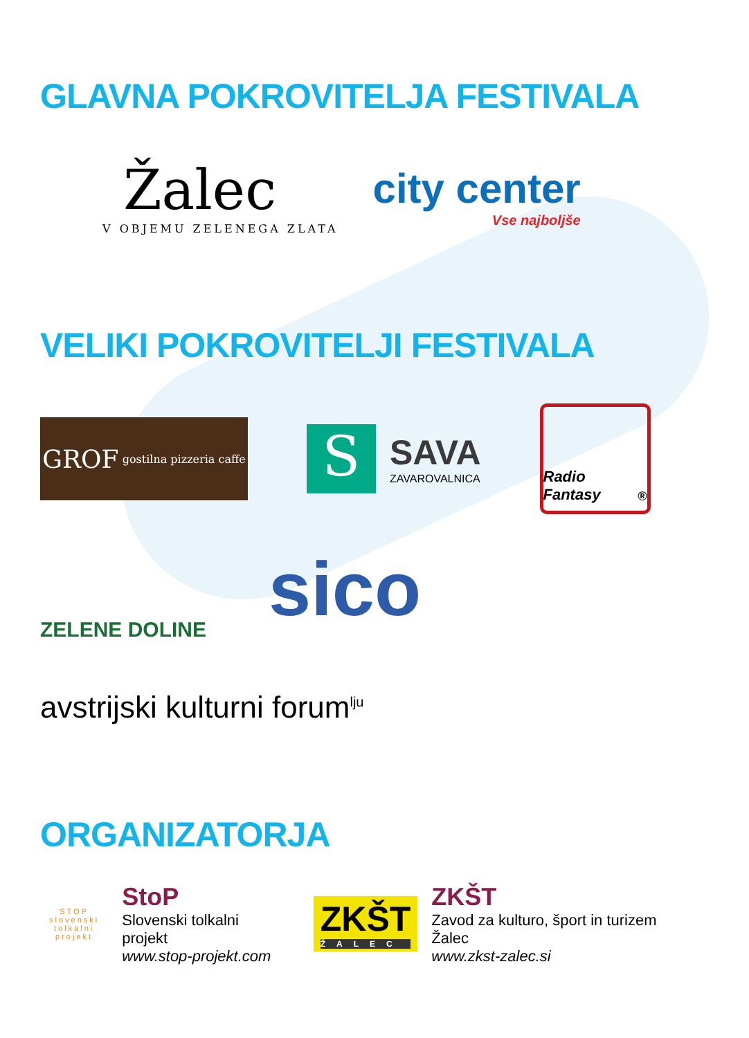GLAVNA POKROVITELJA FESTIVALA
Žalec
V OBJEMU ZELENEGA ZLATA
city center
Vse najboljše
VELIKI POKROVITELJI FESTIVALA
GROF gostilna pizzeria caffe
S
SAVA
ZAVAROVALNICA
Radio Fantasy<sup>®</sup>
ZELENE DOLINE
sico
avstrijski kulturni forum<sup>lju</sup>
ORGANIZATORJA
STOP
slovenski tolkalni projekt
StoP
Slovenski tolkalni projekt
www.stop-projekt.com
ZKŠT
ŽALEC
ZKŠT
Zavod za kulturo, šport in turizem Žalec
www.zkst-zalec.si